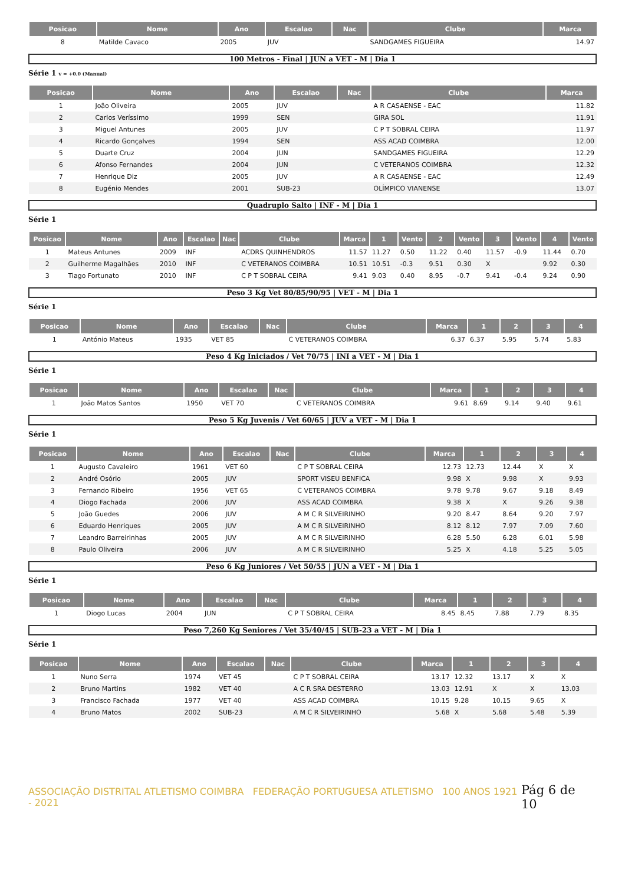| Posicao | Nome | Ano | Escalao | Nac | Clube | Marca |
| --- | --- | --- | --- | --- | --- | --- |
| 8 | Matilde Cavaco | 2005 | JUV | | SANDGAMES FIGUEIRA | 14.97 |
100 Metros - Final | JUN a VET - M | Dia 1
Série 1 v = +0.0 (Manual)
| Posicao | Nome | Ano | Escalao | Nac | Clube | Marca |
| --- | --- | --- | --- | --- | --- | --- |
| 1 | João Oliveira | 2005 | JUV | | A R CASAENSE - EAC | 11.82 |
| 2 | Carlos Veríssimo | 1999 | SEN | | GIRA SOL | 11.91 |
| 3 | Miguel Antunes | 2005 | JUV | | C P T SOBRAL CEIRA | 11.97 |
| 4 | Ricardo Gonçalves | 1994 | SEN | | ASS ACAD COIMBRA | 12.00 |
| 5 | Duarte Cruz | 2004 | JUN | | SANDGAMES FIGUEIRA | 12.29 |
| 6 | Afonso Fernandes | 2004 | JUN | | C VETERANOS COIMBRA | 12.32 |
| 7 | Henrique Diz | 2005 | JUV | | A R CASAENSE - EAC | 12.49 |
| 8 | Eugénio Mendes | 2001 | SUB-23 | | OLÍMPICO VIANENSE | 13.07 |
Quadruplo Salto | INF - M | Dia 1
Série 1
| Posicao | Nome | Ano | Escalao | Nac | Clube | Marca | 1 | Vento | 2 | Vento | 3 | Vento | 4 | Vento |
| --- | --- | --- | --- | --- | --- | --- | --- | --- | --- | --- | --- | --- | --- | --- |
| 1 | Mateus Antunes | 2009 | INF | | ACDRS QUINHENDROS | 11.57 | 11.27 | 0.50 | 11.22 | 0.40 | 11.57 | -0.9 | 11.44 | 0.70 |
| 2 | Guilherme Magalhães | 2010 | INF | | C VETERANOS COIMBRA | 10.51 | 10.51 | -0.3 | 9.51 | 0.30 | X | | 9.92 | 0.30 |
| 3 | Tiago Fortunato | 2010 | INF | | C P T SOBRAL CEIRA | 9.41 | 9.03 | 0.40 | 8.95 | -0.7 | 9.41 | -0.4 | 9.24 | 0.90 |
Peso 3 Kg Vet 80/85/90/95 | VET - M | Dia 1
Série 1
| Posicao | Nome | Ano | Escalao | Nac | Clube | Marca | 1 | 2 | 3 | 4 |
| --- | --- | --- | --- | --- | --- | --- | --- | --- | --- | --- |
| 1 | António Mateus | 1935 | VET 85 | | C VETERANOS COIMBRA | 6.37 | 6.37 | 5.95 | 5.74 | 5.83 |
Peso 4 Kg Iniciados / Vet 70/75 | INI a VET - M | Dia 1
Série 1
| Posicao | Nome | Ano | Escalao | Nac | Clube | Marca | 1 | 2 | 3 | 4 |
| --- | --- | --- | --- | --- | --- | --- | --- | --- | --- | --- |
| 1 | João Matos Santos | 1950 | VET 70 | | C VETERANOS COIMBRA | 9.61 | 8.69 | 9.14 | 9.40 | 9.61 |
Peso 5 Kg Juvenis / Vet 60/65 | JUV a VET - M | Dia 1
Série 1
| Posicao | Nome | Ano | Escalao | Nac | Clube | Marca | 1 | 2 | 3 | 4 |
| --- | --- | --- | --- | --- | --- | --- | --- | --- | --- | --- |
| 1 | Augusto Cavaleiro | 1961 | VET 60 | | C P T SOBRAL CEIRA | 12.73 | 12.73 | 12.44 | X | X |
| 2 | André Osório | 2005 | JUV | | SPORT VISEU BENFICA | 9.98 | X | 9.98 | X | 9.93 |
| 3 | Fernando Ribeiro | 1956 | VET 65 | | C VETERANOS COIMBRA | 9.78 | 9.78 | 9.67 | 9.18 | 8.49 |
| 4 | Diogo Fachada | 2006 | JUV | | ASS ACAD COIMBRA | 9.38 | X | X | 9.26 | 9.38 |
| 5 | João Guedes | 2006 | JUV | | A M C R SILVEIRINHO | 9.20 | 8.47 | 8.64 | 9.20 | 7.97 |
| 6 | Eduardo Henriques | 2005 | JUV | | A M C R SILVEIRINHO | 8.12 | 8.12 | 7.97 | 7.09 | 7.60 |
| 7 | Leandro Barreirinhas | 2005 | JUV | | A M C R SILVEIRINHO | 6.28 | 5.50 | 6.28 | 6.01 | 5.98 |
| 8 | Paulo Oliveira | 2006 | JUV | | A M C R SILVEIRINHO | 5.25 | X | 4.18 | 5.25 | 5.05 |
Peso 6 Kg Juniores / Vet 50/55 | JUN a VET - M | Dia 1
Série 1
| Posicao | Nome | Ano | Escalao | Nac | Clube | Marca | 1 | 2 | 3 | 4 |
| --- | --- | --- | --- | --- | --- | --- | --- | --- | --- | --- |
| 1 | Diogo Lucas | 2004 | JUN | | C P T SOBRAL CEIRA | 8.45 | 8.45 | 7.88 | 7.79 | 8.35 |
Peso 7,260 Kg Seniores / Vet 35/40/45 | SUB-23 a VET - M | Dia 1
Série 1
| Posicao | Nome | Ano | Escalao | Nac | Clube | Marca | 1 | 2 | 3 | 4 |
| --- | --- | --- | --- | --- | --- | --- | --- | --- | --- | --- |
| 1 | Nuno Serra | 1974 | VET 45 | | C P T SOBRAL CEIRA | 13.17 | 12.32 | 13.17 | X | X |
| 2 | Bruno Martins | 1982 | VET 40 | | A C R SRA DESTERRO | 13.03 | 12.91 | X | X | 13.03 |
| 3 | Francisco Fachada | 1977 | VET 40 | | ASS ACAD COIMBRA | 10.15 | 9.28 | 10.15 | 9.65 | X |
| 4 | Bruno Matos | 2002 | SUB-23 | | A M C R SILVEIRINHO | 5.68 | X | 5.68 | 5.48 | 5.39 |
ASSOCIAÇÃO DISTRITAL ATLETISMO COIMBRA FEDERAÇÃO PORTUGUESA ATLETISMO 100 ANOS 1921 - 2021
Pág 6 de 10